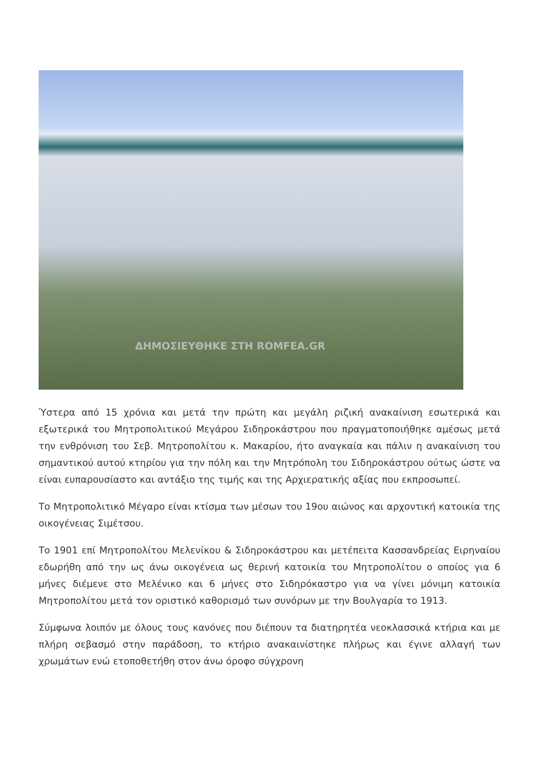ΔΗΜΟΣΙΕΥΘΗΚΕ ΣΤΗ ROMFEA.GR
Ύστερα από 15 χρόνια και μετά την πρώτη και μεγάλη ριζική ανακαίνιση εσωτερικά και εξωτερικά του Μητροπολιτικού Μεγάρου Σιδηροκάστρου που πραγματοποιήθηκε αμέσως μετά την ενθρόνιση του Σεβ. Μητροπολίτου κ. Μακαρίου, ήτο αναγκαία και πάλιν η ανακαίνιση του σημαντικού αυτού κτηρίου για την πόλη και την Μητρόπολη του Σιδηροκάστρου ούτως ώστε να είναι ευπαρουσίαστο και αντάξιο της τιμής και της Αρχιερατικής αξίας που εκπροσωπεί.
Το Μητροπολιτικό Μέγαρο είναι κτίσμα των μέσων του 19ου αιώνος και αρχοντική κατοικία της οικογένειας Σιμέτσου.
Το 1901 επί Μητροπολίτου Μελενίκου & Σιδηροκάστρου και μετέπειτα Κασσανδρείας Ειρηναίου εδωρήθη από την ως άνω οικογένεια ως θερινή κατοικία του Μητροπολίτου ο οποίος για 6 μήνες διέμενε στο Μελένικο και 6 μήνες στο Σιδηρόκαστρο για να γίνει μόνιμη κατοικία Μητροπολίτου μετά τον οριστικό καθορισμό των συνόρων με την Βουλγαρία το 1913.
Σύμφωνα λοιπόν με όλους τους κανόνες που διέπουν τα διατηρητέα νεοκλασσικά κτήρια και με πλήρη σεβασμό στην παράδοση, το κτήριο ανακαινίστηκε πλήρως και έγινε αλλαγή των χρωμάτων ενώ ετοποθετήθη στον άνω όροφο σύγχρονη